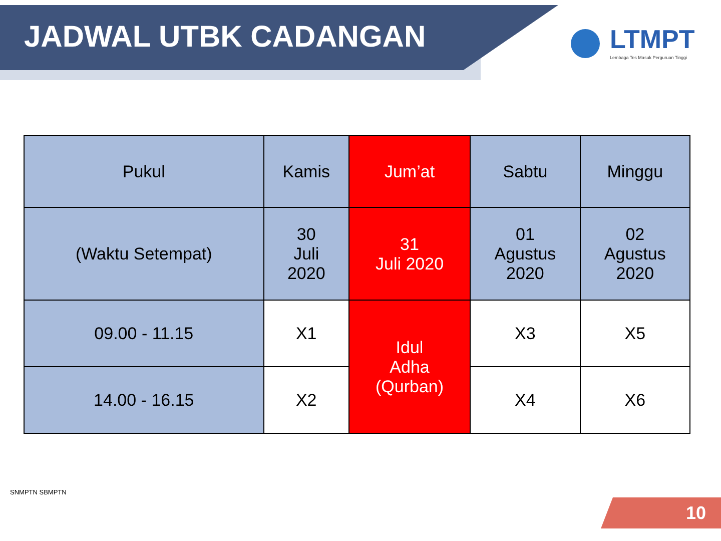JADWAL UTBK CADANGAN
LTMPT
Lembaga Tes Masuk Perguruan Tinggi
| Pukul | Kamis | Jum’at | Sabtu | Minggu |
| --- | --- | --- | --- | --- |
| (Waktu Setempat) | 30 Juli 2020 | 31 Juli 2020 | 01 Agustus 2020 | 02 Agustus 2020 |
| 09.00 - 11.15 | X1 | Idul Adha (Qurban) | X3 | X5 |
| 14.00 - 16.15 | X2 | | X4 | X6 |
SNMPTN SBMPTN
10